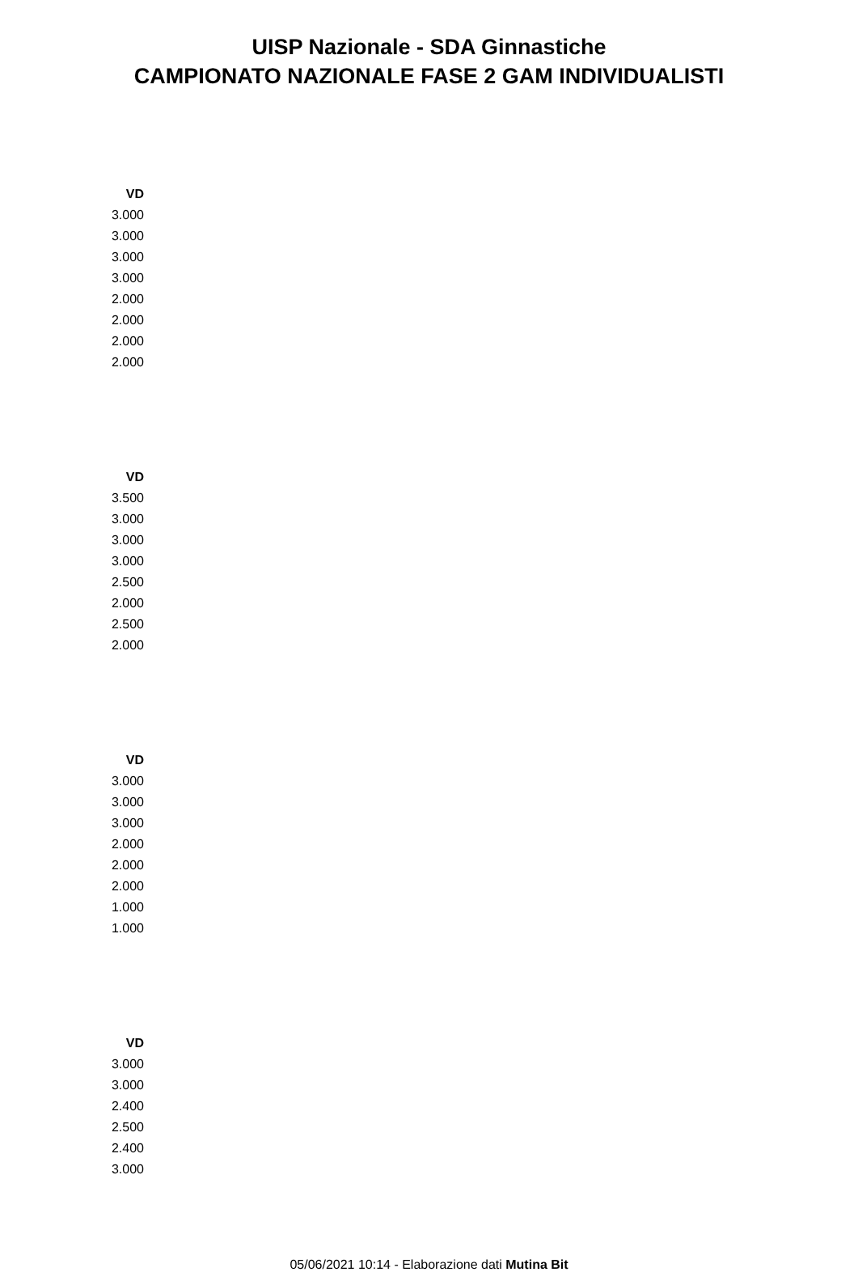UISP Nazionale - SDA Ginnastiche
CAMPIONATO NAZIONALE FASE 2 GAM INDIVIDUALISTI
| VD |
| --- |
| 3.000 |
| 3.000 |
| 3.000 |
| 3.000 |
| 2.000 |
| 2.000 |
| 2.000 |
| 2.000 |
| VD |
| --- |
| 3.500 |
| 3.000 |
| 3.000 |
| 3.000 |
| 2.500 |
| 2.000 |
| 2.500 |
| 2.000 |
| VD |
| --- |
| 3.000 |
| 3.000 |
| 3.000 |
| 2.000 |
| 2.000 |
| 2.000 |
| 1.000 |
| 1.000 |
| VD |
| --- |
| 3.000 |
| 3.000 |
| 2.400 |
| 2.500 |
| 2.400 |
| 3.000 |
05/06/2021 10:14 - Elaborazione dati Mutina Bit